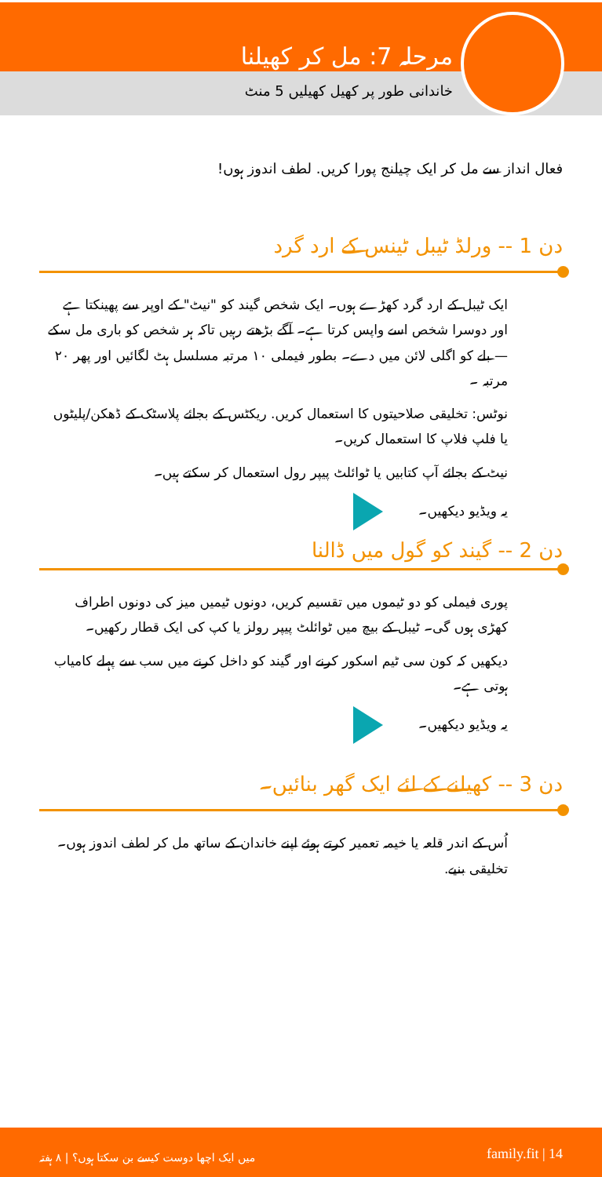مرحلہ 7: مل کر کھیلنا
خاندانی طور پر کھیل کھیلیں 5 منٹ
فعال انداز سے مل کر ایک چیلنج پورا کریں. لطف اندوز ہوں!
دن 1 -- ورلڈ ٹیبل ٹینس کے ارد گرد
ایک ٹیبل کے ارد گرد کھڑے ہوں۔ ایک شخص گیند کو "نیٹ" کے اوپر سے پھینکتا ہے اور دوسرا شخص اسے واپس کرتا ہے۔ آگے بڑھتے رہیں تاکہ ہر شخص کو باری مل سکے — بلے کو اگلی لائن میں دے۔ بطور فیملی ۱۰ مرتبہ مسلسل ہٹ لگائیں اور پھر ۲۰ مرتبہ ۔
نوٹس: تخلیقی صلاحیتوں کا استعمال کریں. ریکٹس کے بجائے پلاسٹک کے ڈھکن/پلیٹوں یا فلپ فلاپ کا استعمال کریں۔
نیٹ کے بجائے آپ کتابیں یا ٹوائلٹ پیپر رول استعمال کر سکتے ہیں۔
یہ ویڈیو دیکھیں۔
دن 2 -- گیند کو گول میں ڈالنا
پوری فیملی کو دو ٹیموں میں تقسیم کریں، دونوں ٹیمیں میز کی دونوں اطراف کھڑی ہوں گی۔ ٹیبل کے بیچ میں ٹوائلٹ پیپر رولز یا کپ کی ایک قطار رکھیں۔
دیکھیں کہ کون سی ٹیم اسکور کرنے اور گیند کو داخل کرنے میں سب سے پہلے کامیاب ہوتی ہے۔
یہ ویڈیو دیکھیں۔
دن 3 -- کھیلنے کے لئے ایک گھر بنائیں۔
اُس کے اندر قلعہ یا خیمہ تعمیر کرتے ہوئے اپنے خاندان کے ساتھ مل کر لطف اندوز ہوں۔ تخلیقی بنیے.
میں ایک اچھا دوست کیسے بن سکتا ہوں؟ | ۸ ہفتہ family.fit | 14